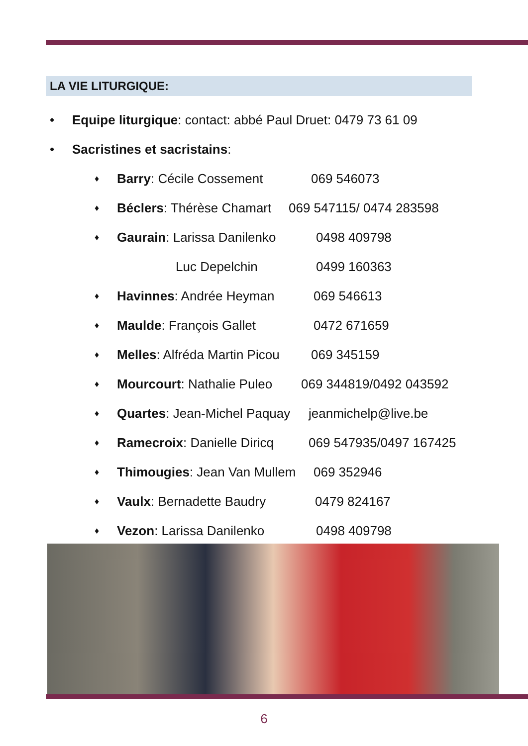LA VIE LITURGIQUE:
• Equipe liturgique: contact: abbé Paul Druet: 0479 73 61 09
• Sacristines et sacristains:
♦ Barry: Cécile Cossement 069 546073
♦ Béclers: Thérèse Chamart 069 547115/ 0474 283598
♦ Gaurain: Larissa Danilenko 0498 409798
Luc Depelchin 0499 160363
♦ Havinnes: Andrée Heyman 069 546613
♦ Maulde: François Gallet 0472 671659
♦ Melles: Alfréda Martin Picou 069 345159
♦ Mourcourt: Nathalie Puleo 069 344819/0492 043592
♦ Quartes: Jean-Michel Paquay jeanmichelp@live.be
♦ Ramecroix: Danielle Diricq 069 547935/0497 167425
♦ Thimougies: Jean Van Mullem 069 352946
♦ Vaulx: Bernadette Baudry 0479 824167
♦ Vezon: Larissa Danilenko 0498 409798
6